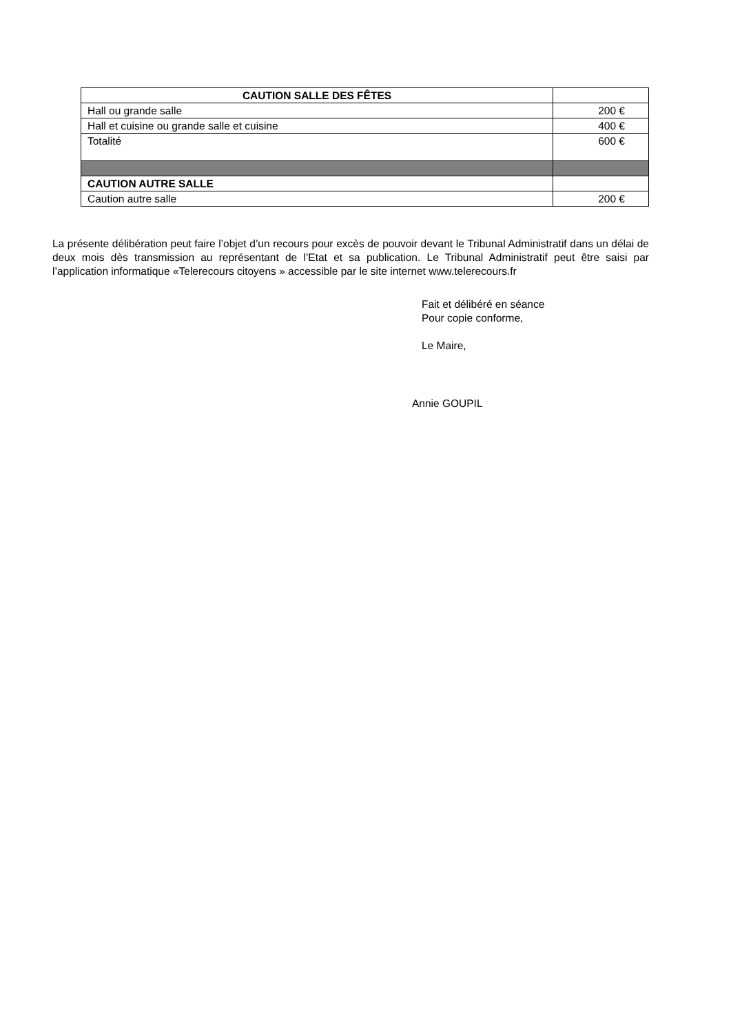| CAUTION SALLE DES FÊTES | |
| Hall ou grande salle | 200 € |
| Hall et cuisine ou grande salle et cuisine | 400 € |
| Totalité | 600 € |
| CAUTION AUTRE SALLE | |
| Caution autre salle | 200 € |
La présente délibération peut faire l’objet d’un recours pour excès de pouvoir devant le Tribunal Administratif dans un délai de deux mois dès transmission au représentant de l’Etat et sa publication. Le Tribunal Administratif peut être saisi par l’application informatique «Telerecours citoyens » accessible par le site internet www.telerecours.fr
Fait et délibéré en séance
Pour copie conforme,
Le Maire,
Annie GOUPIL